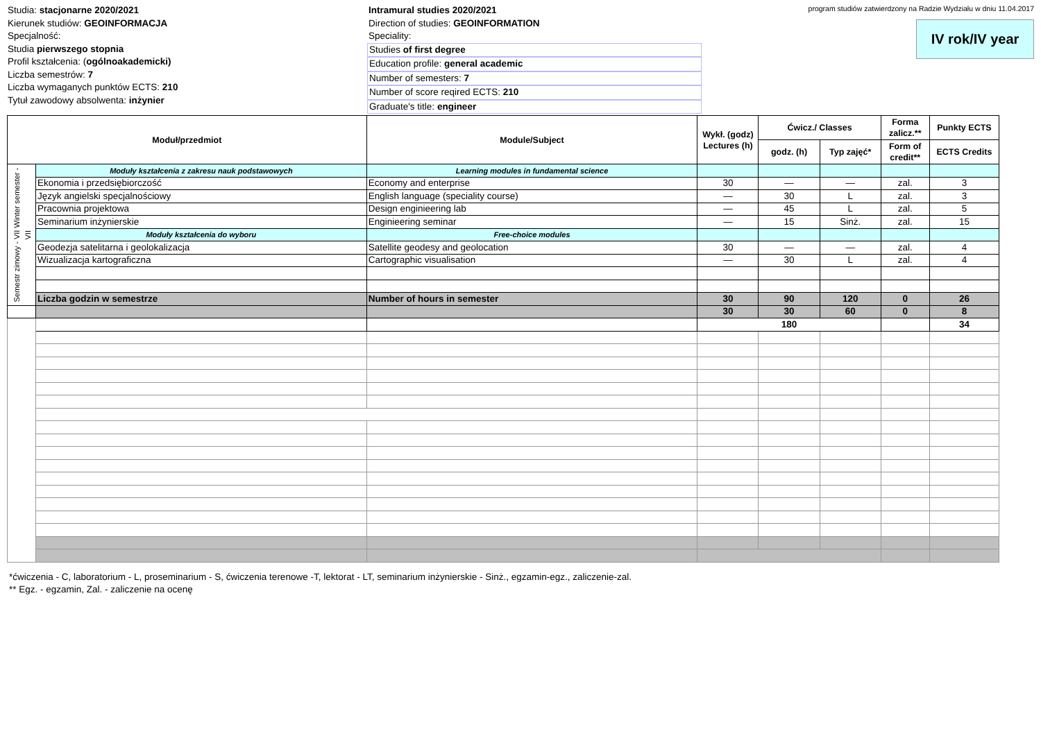Studia: stacjonarne 2020/2021
Kierunek studiów: GEOINFORMACJA
Specjalność:
Studia pierwszego stopnia
Profil kształcenia: (ogólnoakademicki)
Liczba semestrów: 7
Liczba wymaganych punktów ECTS: 210
Tytuł zawodowy absolwenta: inżynier
Intramural studies 2020/2021
Direction of studies: GEOINFORMATION
Speciality:
Studies of first degree
Education profile: general academic
Number of semesters: 7
Number of score reqired ECTS: 210
Graduate's title: engineer
program studiów zatwierdzony na Radzie Wydziału w dniu 11.04.2017
IV rok/IV year
| Moduł/przedmiot | | Module/Subject | Wykł. (godz) Lectures (h) | Ćwicz./ Classes | | Forma zalicz.** | Punkty ECTS |
| --- | --- | --- | --- | --- | --- | --- | --- |
| | | | | godz. (h) | Typ zajęć* | Form of credit** | ECTS Credits |
| Semestr zimowy - VII Winter semester - VII | Moduły kształcenia z zakresu nauk podstawowych | Learning modules in fundamental science | | | | | |
| | Ekonomia i przedsiębiorczość | Economy and enterprise | 30 | — | — | zal. | 3 |
| | Język angielski specjalnościowy | English language (speciality course) | — | 30 | L | zal. | 3 |
| | Pracownia projektowa | Design enginieering lab | — | 45 | L | zal. | 5 |
| | Seminarium inżynierskie | Enginieering seminar | — | 15 | Sinż. | zal. | 15 |
| | Moduły kształcenia do wyboru | Free-choice modules | | | | | |
| | Geodezja satelitarna i geolokalizacja | Satellite geodesy and geolocation | 30 | — | — | zal. | 4 |
| | Wizualizacja kartograficzna | Cartographic visualisation | — | 30 | L | zal. | 4 |
| | Liczba godzin w semestrze | Number of hours in semester | 30 | 90 | 120 | 0 | 26 |
| | | | 30 | 30 | 60 | 0 | 8 |
| | | | 180 | | | | 34 |
*ćwiczenia - C, laboratorium - L, proseminarium - S, ćwiczenia terenowe -T, lektorat - LT, seminarium inżynierskie - Sinż., egzamin-egz., zaliczenie-zal.
** Egz. - egzamin, Zal. - zaliczenie na ocenę